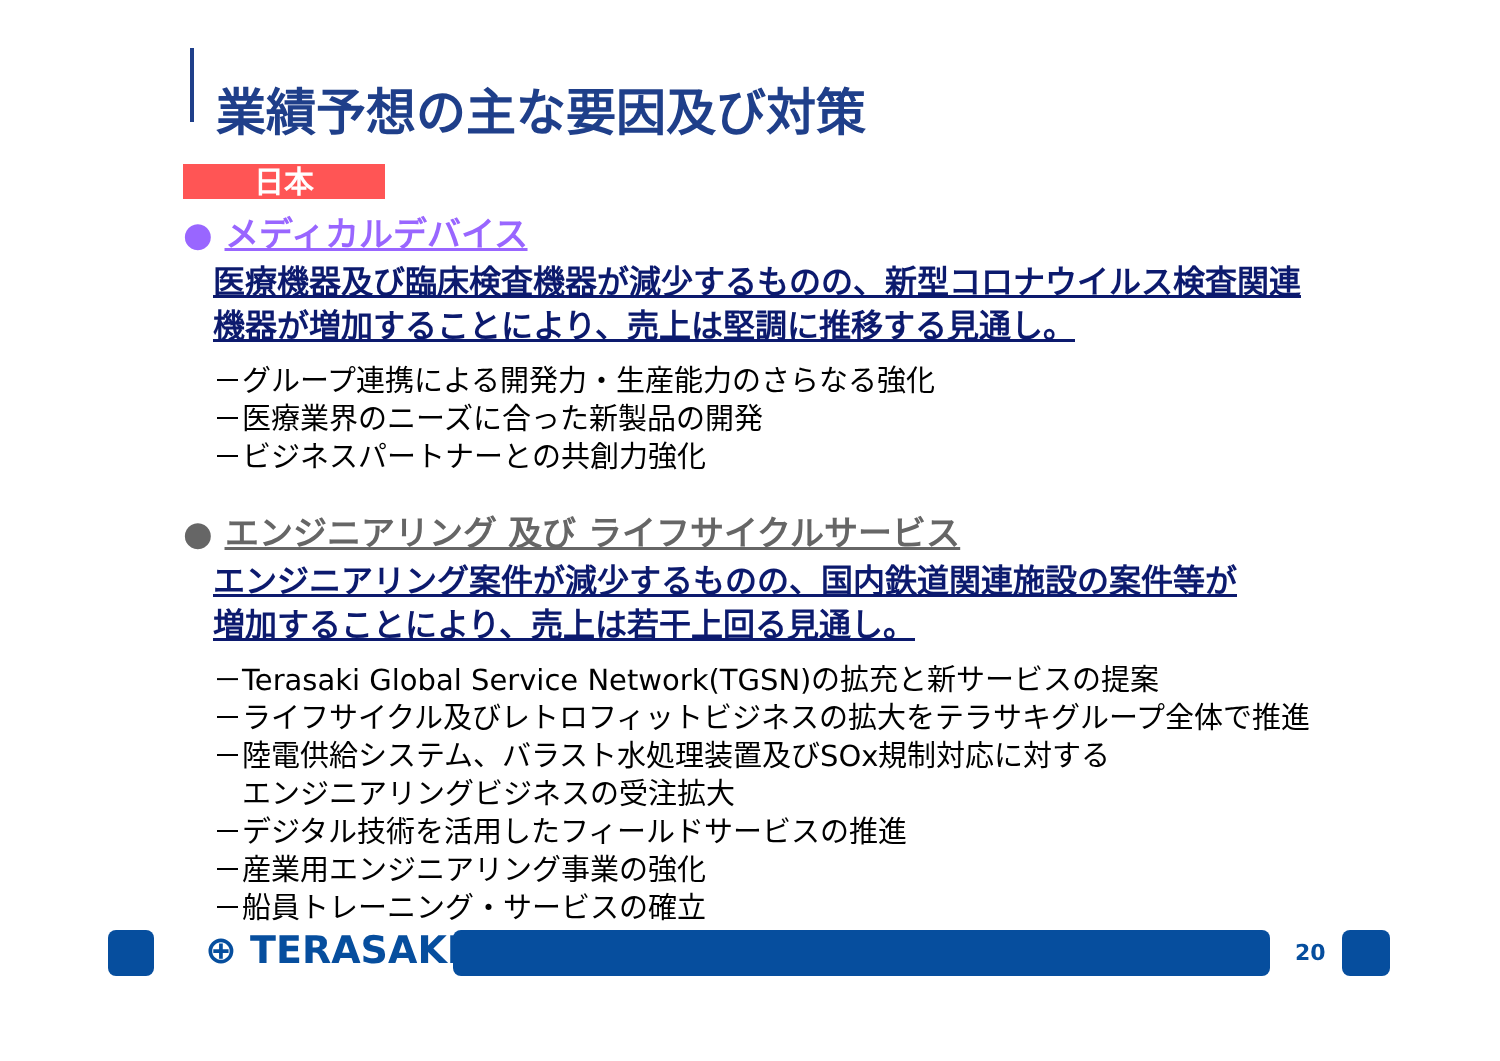業績予想の主な要因及び対策
日本
● メディカルデバイス
医療機器及び臨床検査機器が減少するものの、新型コロナウイルス検査関連
機器が増加することにより、売上は堅調に推移する見通し。
－グループ連携による開発力・生産能力のさらなる強化
－医療業界のニーズに合った新製品の開発
－ビジネスパートナーとの共創力強化
● エンジニアリング 及び ライフサイクルサービス
エンジニアリング案件が減少するものの、国内鉄道関連施設の案件等が
増加することにより、売上は若干上回る見通し。
－Terasaki Global Service Network(TGSN)の拡充と新サービスの提案
－ライフサイクル及びレトロフィットビジネスの拡大をテラサキグループ全体で推進
－陸電供給システム、バラスト水処理装置及びSOx規制対応に対する
　エンジニアリングビジネスの受注拡大
－デジタル技術を活用したフィールドサービスの推進
－産業用エンジニアリング事業の強化
－船員トレーニング・サービスの確立
⊕ TERASAKI 20